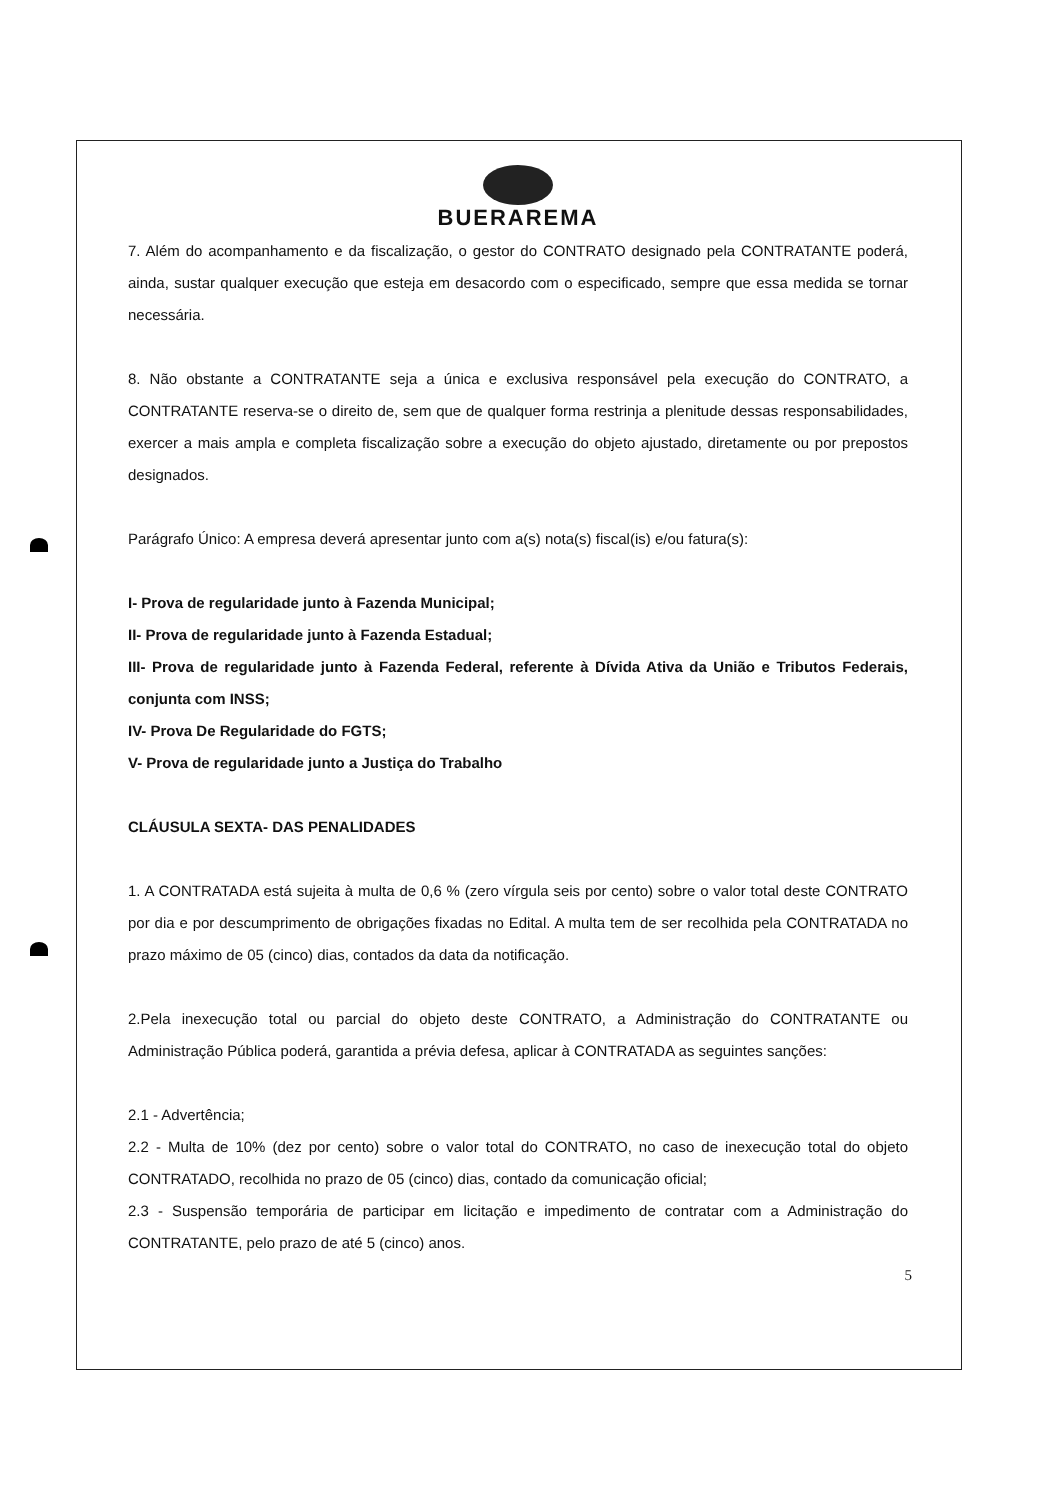BUERAREMA
7. Além do acompanhamento e da fiscalização, o gestor do CONTRATO designado pela CONTRATANTE poderá, ainda, sustar qualquer execução que esteja em desacordo com o especificado, sempre que essa medida se tornar necessária.
8. Não obstante a CONTRATANTE seja a única e exclusiva responsável pela execução do CONTRATO, a CONTRATANTE reserva-se o direito de, sem que de qualquer forma restrinja a plenitude dessas responsabilidades, exercer a mais ampla e completa fiscalização sobre a execução do objeto ajustado, diretamente ou por prepostos designados.
Parágrafo Único: A empresa deverá apresentar junto com a(s) nota(s) fiscal(is) e/ou fatura(s):
I- Prova de regularidade junto à Fazenda Municipal;
II- Prova de regularidade junto à Fazenda Estadual;
III- Prova de regularidade junto à Fazenda Federal, referente à Dívida Ativa da União e Tributos Federais, conjunta com INSS;
IV- Prova De Regularidade do FGTS;
V- Prova de regularidade junto a Justiça do Trabalho
CLÁUSULA SEXTA- DAS PENALIDADES
1. A CONTRATADA está sujeita à multa de 0,6 % (zero vírgula seis por cento) sobre o valor total deste CONTRATO por dia e por descumprimento de obrigações fixadas no Edital. A multa tem de ser recolhida pela CONTRATADA no prazo máximo de 05 (cinco) dias, contados da data da notificação.
2.Pela inexecução total ou parcial do objeto deste CONTRATO, a Administração do CONTRATANTE ou Administração Pública poderá, garantida a prévia defesa, aplicar à CONTRATADA as seguintes sanções:
2.1 - Advertência;
2.2 - Multa de 10% (dez por cento) sobre o valor total do CONTRATO, no caso de inexecução total do objeto CONTRATADO, recolhida no prazo de 05 (cinco) dias, contado da comunicação oficial;
2.3 - Suspensão temporária de participar em licitação e impedimento de contratar com a Administração do CONTRATANTE, pelo prazo de até 5 (cinco) anos.
5